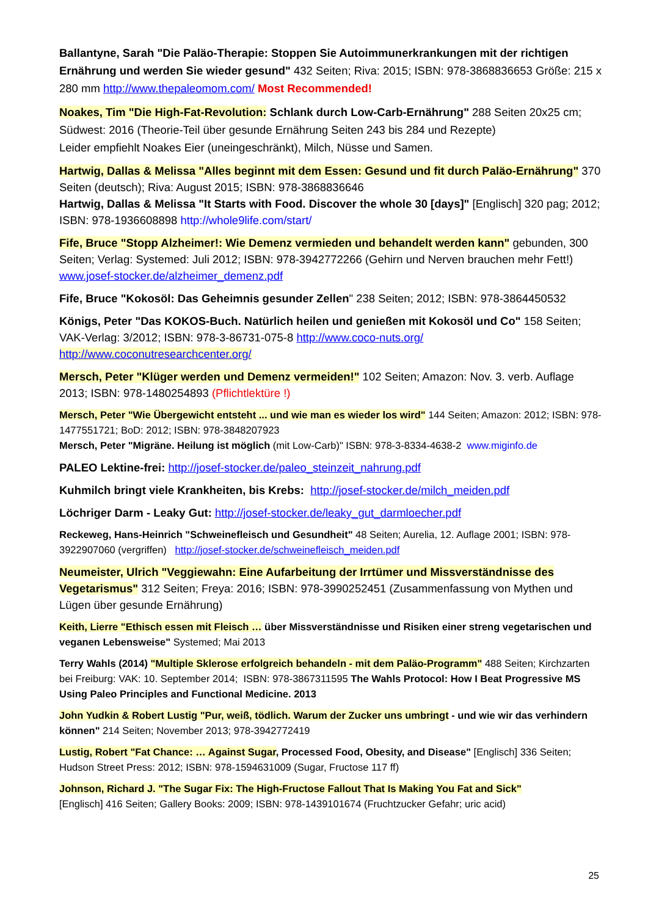Ballantyne, Sarah "Die Paläo-Therapie: Stoppen Sie Autoimmunerkrankungen mit der richtigen Ernährung und werden Sie wieder gesund" 432 Seiten; Riva: 2015; ISBN: 978-3868836653 Größe: 215 x 280 mm http://www.thepaleomom.com/ Most Recommended!
Noakes, Tim "Die High-Fat-Revolution: Schlank durch Low-Carb-Ernährung" 288 Seiten 20x25 cm; Südwest: 2016 (Theorie-Teil über gesunde Ernährung Seiten 243 bis 284 und Rezepte)
Leider empfiehlt Noakes Eier (uneingeschränkt), Milch, Nüsse und Samen.
Hartwig, Dallas & Melissa "Alles beginnt mit dem Essen: Gesund und fit durch Paläo-Ernährung" 370 Seiten (deutsch); Riva: August 2015; ISBN: 978-3868836646
Hartwig, Dallas & Melissa "It Starts with Food. Discover the whole 30 [days]" [Englisch] 320 pag; 2012; ISBN: 978-1936608898 http://whole9life.com/start/
Fife, Bruce "Stopp Alzheimer!: Wie Demenz vermieden und behandelt werden kann" gebunden, 300 Seiten; Verlag: Systemed: Juli 2012; ISBN: 978-3942772266 (Gehirn und Nerven brauchen mehr Fett!) www.josef-stocker.de/alzheimer_demenz.pdf
Fife, Bruce "Kokosöl: Das Geheimnis gesunder Zellen" 238 Seiten; 2012; ISBN: 978-3864450532
Königs, Peter "Das KOKOS-Buch. Natürlich heilen und genießen mit Kokosöl und Co" 158 Seiten; VAK-Verlag: 3/2012; ISBN: 978-3-86731-075-8 http://www.coco-nuts.org/ http://www.coconutresearchcenter.org/
Mersch, Peter "Klüger werden und Demenz vermeiden!" 102 Seiten; Amazon: Nov. 3. verb. Auflage 2013; ISBN: 978-1480254893 (Pflichtlektüre !)
Mersch, Peter "Wie Übergewicht entsteht ... und wie man es wieder los wird" 144 Seiten; Amazon: 2012; ISBN: 978-1477551721; BoD: 2012; ISBN: 978-3848207923
Mersch, Peter "Migräne. Heilung ist möglich (mit Low-Carb)" ISBN: 978-3-8334-4638-2 www.miginfo.de
PALEO Lektine-frei: http://josef-stocker.de/paleo_steinzeit_nahrung.pdf
Kuhmilch bringt viele Krankheiten, bis Krebs: http://josef-stocker.de/milch_meiden.pdf
Löchriger Darm - Leaky Gut: http://josef-stocker.de/leaky_gut_darmloecher.pdf
Reckeweg, Hans-Heinrich "Schweinefleisch und Gesundheit" 48 Seiten; Aurelia, 12. Auflage 2001; ISBN: 978-3922907060 (vergriffen) http://josef-stocker.de/schweinefleisch_meiden.pdf
Neumeister, Ulrich "Veggiewahn: Eine Aufarbeitung der Irrtümer und Missverständnisse des Vegetarismus" 312 Seiten; Freya: 2016; ISBN: 978-3990252451 (Zusammenfassung von Mythen und Lügen über gesunde Ernährung)
Keith, Lierre "Ethisch essen mit Fleisch … über Missverständnisse und Risiken einer streng vegetarischen und veganen Lebensweise" Systemed; Mai 2013
Terry Wahls (2014) "Multiple Sklerose erfolgreich behandeln - mit dem Paläo-Programm" 488 Seiten; Kirchzarten bei Freiburg: VAK: 10. September 2014; ISBN: 978-3867311595 The Wahls Protocol: How I Beat Progressive MS Using Paleo Principles and Functional Medicine. 2013
John Yudkin & Robert Lustig "Pur, weiß, tödlich. Warum der Zucker uns umbringt - und wie wir das verhindern können" 214 Seiten; November 2013; 978-3942772419
Lustig, Robert "Fat Chance: … Against Sugar, Processed Food, Obesity, and Disease" [Englisch] 336 Seiten; Hudson Street Press: 2012; ISBN: 978-1594631009 (Sugar, Fructose 117 ff)
Johnson, Richard J. "The Sugar Fix: The High-Fructose Fallout That Is Making You Fat and Sick"
[Englisch] 416 Seiten; Gallery Books: 2009; ISBN: 978-1439101674 (Fruchtzucker Gefahr; uric acid)
25